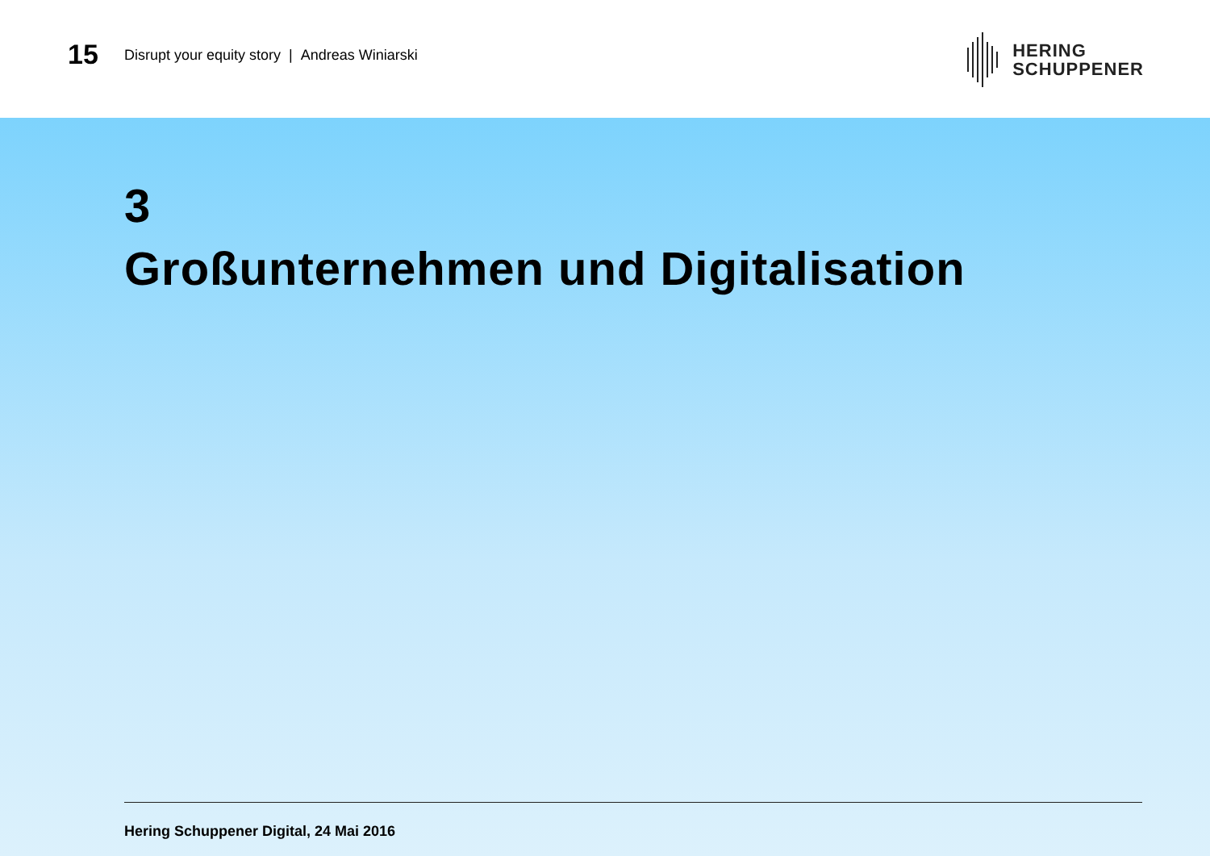15
Disrupt your equity story | Andreas Winiarski
HERING
SCHUPPENER
3
Großunternehmen und Digitalisation
Hering Schuppener Digital, 24 Mai 2016